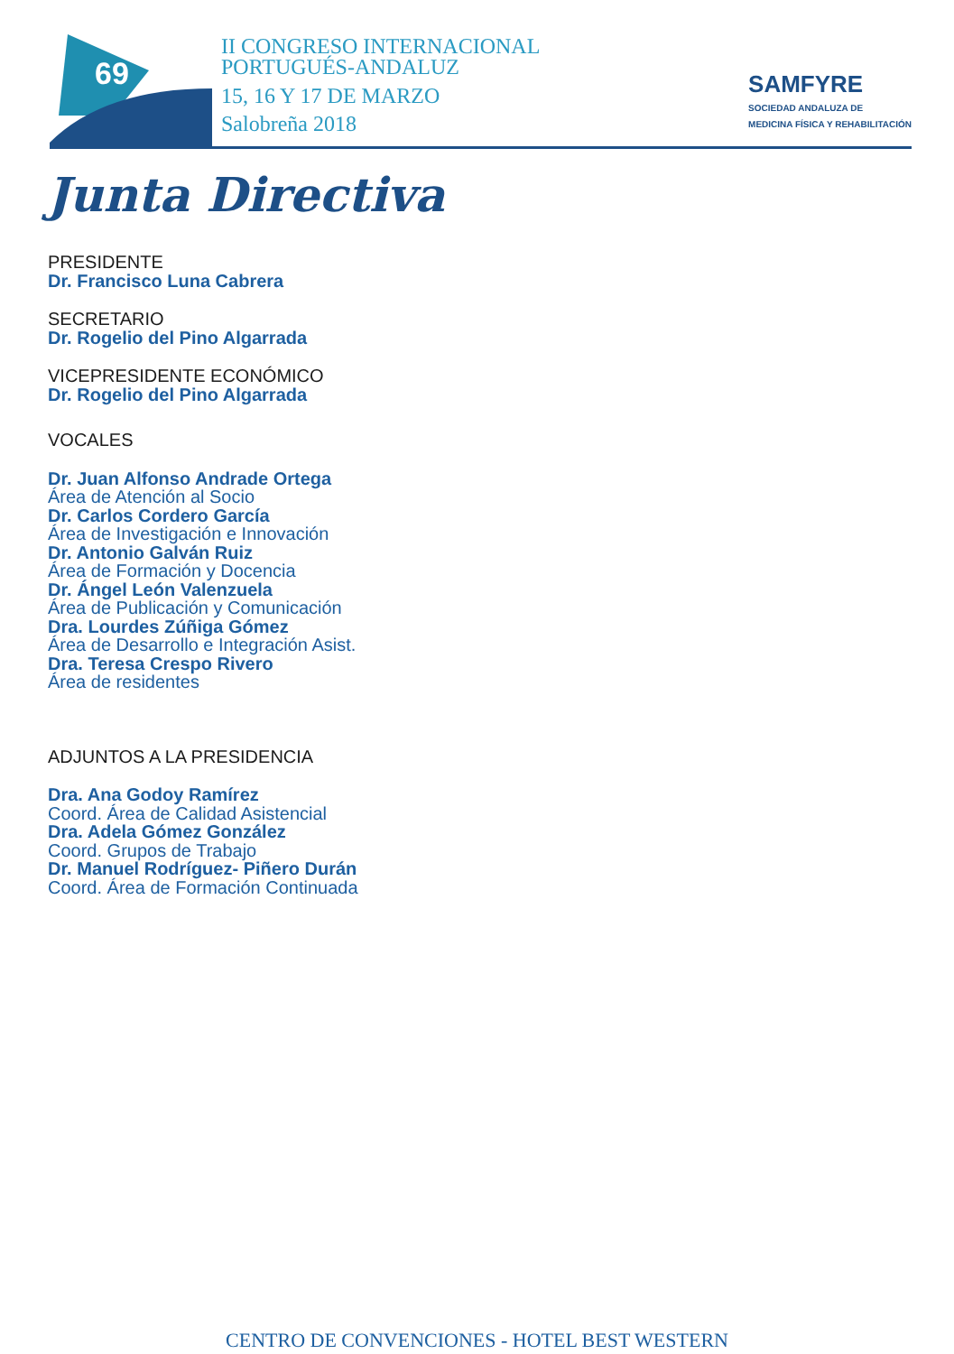69
II CONGRESO INTERNACIONAL
PORTUGUÉS-ANDALUZ
15, 16 Y 17 DE MARZO
Salobreña 2018
SAMFYRE
SOCIEDAD ANDALUZA DE
MEDICINA FÍSICA Y REHABILITACIÓN
Junta Directiva
PRESIDENTE
Dr. Francisco Luna Cabrera
SECRETARIO
Dr. Rogelio del Pino Algarrada
VICEPRESIDENTE ECONÓMICO
Dr. Rogelio del Pino Algarrada
VOCALES
Dr. Juan Alfonso Andrade Ortega
Área de Atención al Socio
Dr. Carlos Cordero García
Área de Investigación e Innovación
Dr. Antonio Galván Ruiz
Área de Formación y Docencia
Dr. Ángel León Valenzuela
Área de Publicación y Comunicación
Dra. Lourdes Zúñiga Gómez
Área de Desarrollo e Integración Asist.
Dra. Teresa Crespo Rivero
Área de residentes
ADJUNTOS A LA PRESIDENCIA
Dra. Ana Godoy Ramírez
Coord. Área de Calidad Asistencial
Dra. Adela Gómez González
Coord. Grupos de Trabajo
Dr. Manuel Rodríguez- Piñero Durán
Coord. Área de Formación Continuada
CENTRO DE CONVENCIONES - HOTEL BEST WESTERN